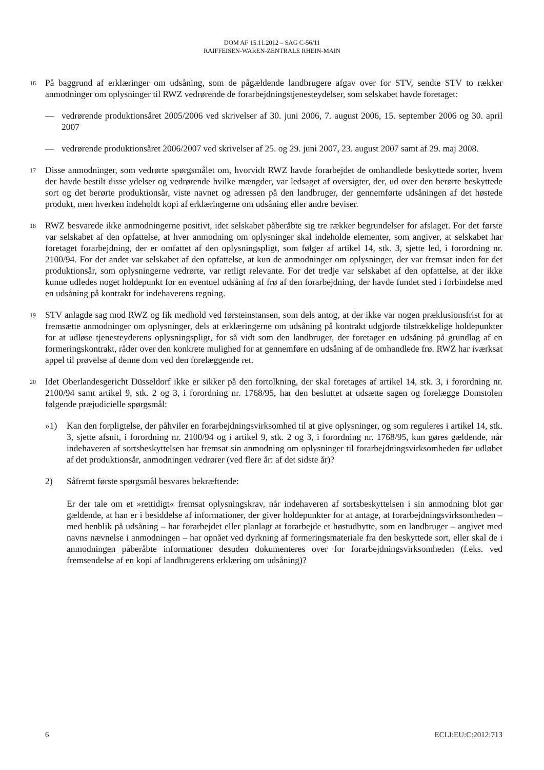DOM AF 15.11.2012 – SAG C-56/11
RAIFFEISEN-WAREN-ZENTRALE RHEIN-MAIN
16
På baggrund af erklæringer om udsåning, som de pågældende landbrugere afgav over for STV, sendte STV to rækker anmodninger om oplysninger til RWZ vedrørende de forarbejdningstjenesteydelser, som selskabet havde foretaget:
— vedrørende produktionsåret 2005/2006 ved skrivelser af 30. juni 2006, 7. august 2006, 15. september 2006 og 30. april 2007
— vedrørende produktionsåret 2006/2007 ved skrivelser af 25. og 29. juni 2007, 23. august 2007 samt af 29. maj 2008.
17
Disse anmodninger, som vedrørte spørgsmålet om, hvorvidt RWZ havde forarbejdet de omhandlede beskyttede sorter, hvem der havde bestilt disse ydelser og vedrørende hvilke mængder, var ledsaget af oversigter, der, ud over den berørte beskyttede sort og det berørte produktionsår, viste navnet og adressen på den landbruger, der gennemførte udsåningen af det høstede produkt, men hverken indeholdt kopi af erklæringerne om udsåning eller andre beviser.
18
RWZ besvarede ikke anmodningerne positivt, idet selskabet påberåbte sig tre rækker begrundelser for afslaget. For det første var selskabet af den opfattelse, at hver anmodning om oplysninger skal indeholde elementer, som angiver, at selskabet har foretaget forarbejdning, der er omfattet af den oplysningspligt, som følger af artikel 14, stk. 3, sjette led, i forordning nr. 2100/94. For det andet var selskabet af den opfattelse, at kun de anmodninger om oplysninger, der var fremsat inden for det produktionsår, som oplysningerne vedrørte, var retligt relevante. For det tredje var selskabet af den opfattelse, at der ikke kunne udledes noget holdepunkt for en eventuel udsåning af frø af den forarbejdning, der havde fundet sted i forbindelse med en udsåning på kontrakt for indehaverens regning.
19
STV anlagde sag mod RWZ og fik medhold ved førsteinstansen, som dels antog, at der ikke var nogen præklusionsfrist for at fremsætte anmodninger om oplysninger, dels at erklæringerne om udsåning på kontrakt udgjorde tilstrækkelige holdepunkter for at udløse tjenesteyderens oplysningspligt, for så vidt som den landbruger, der foretager en udsåning på grundlag af en formeringskontrakt, råder over den konkrete mulighed for at gennemføre en udsåning af de omhandlede frø. RWZ har iværksat appel til prøvelse af denne dom ved den forelæggende ret.
20
Idet Oberlandesgericht Düsseldorf ikke er sikker på den fortolkning, der skal foretages af artikel 14, stk. 3, i forordning nr. 2100/94 samt artikel 9, stk. 2 og 3, i forordning nr. 1768/95, har den besluttet at udsætte sagen og forelægge Domstolen følgende præjudicielle spørgsmål:
»1) Kan den forpligtelse, der påhviler en forarbejdningsvirksomhed til at give oplysninger, og som reguleres i artikel 14, stk. 3, sjette afsnit, i forordning nr. 2100/94 og i artikel 9, stk. 2 og 3, i forordning nr. 1768/95, kun gøres gældende, når indehaveren af sortsbeskyttelsen har fremsat sin anmodning om oplysninger til forarbejdningsvirksomheden før udløbet af det produktionsår, anmodningen vedrører (ved flere år: af det sidste år)?
2) Såfremt første spørgsmål besvares bekræftende:
Er der tale om et »rettidigt« fremsat oplysningskrav, når indehaveren af sortsbeskyttelsen i sin anmodning blot gør gældende, at han er i besiddelse af informationer, der giver holdepunkter for at antage, at forarbejdningsvirksomheden – med henblik på udsåning – har forarbejdet eller planlagt at forarbejde et høstudbytte, som en landbruger – angivet med navns nævnelse i anmodningen – har opnået ved dyrkning af formeringsmateriale fra den beskyttede sort, eller skal de i anmodningen påberåbte informationer desuden dokumenteres over for forarbejdningsvirksomheden (f.eks. ved fremsendelse af en kopi af landbrugerens erklæring om udsåning)?
6 ECLI:EU:C:2012:713